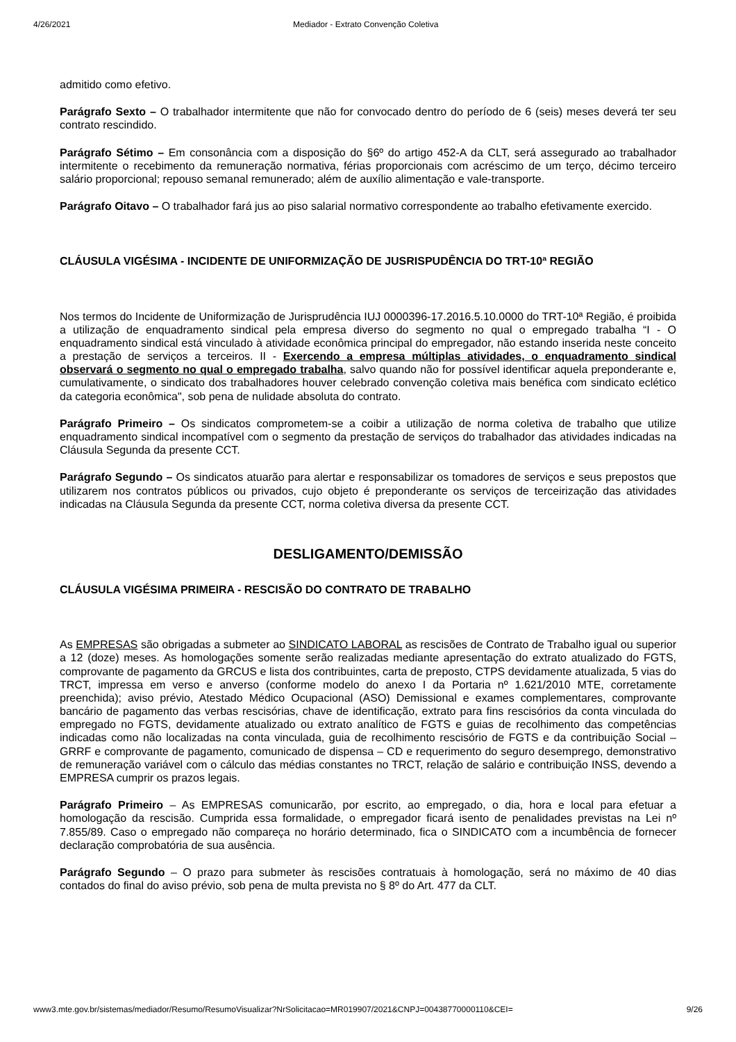4/26/2021 Mediador - Extrato Convenção Coletiva
admitido como efetivo.
Parágrafo Sexto – O trabalhador intermitente que não for convocado dentro do período de 6 (seis) meses deverá ter seu contrato rescindido.
Parágrafo Sétimo – Em consonância com a disposição do §6º do artigo 452-A da CLT, será assegurado ao trabalhador intermitente o recebimento da remuneração normativa, férias proporcionais com acréscimo de um terço, décimo terceiro salário proporcional; repouso semanal remunerado; além de auxílio alimentação e vale-transporte.
Parágrafo Oitavo – O trabalhador fará jus ao piso salarial normativo correspondente ao trabalho efetivamente exercido.
CLÁUSULA VIGÉSIMA - INCIDENTE DE UNIFORMIZAÇÃO DE JUSRISPUDÊNCIA DO TRT-10ª REGIÃO
Nos termos do Incidente de Uniformização de Jurisprudência IUJ 0000396-17.2016.5.10.0000 do TRT-10ª Região, é proibida a utilização de enquadramento sindical pela empresa diverso do segmento no qual o empregado trabalha “I - O enquadramento sindical está vinculado à atividade econômica principal do empregador, não estando inserida neste conceito a prestação de serviços a terceiros. II - Exercendo a empresa múltiplas atividades, o enquadramento sindical observará o segmento no qual o empregado trabalha, salvo quando não for possível identificar aquela preponderante e, cumulativamente, o sindicato dos trabalhadores houver celebrado convenção coletiva mais benéfica com sindicato eclético da categoria econômica", sob pena de nulidade absoluta do contrato.
Parágrafo Primeiro – Os sindicatos comprometem-se a coibir a utilização de norma coletiva de trabalho que utilize enquadramento sindical incompatível com o segmento da prestação de serviços do trabalhador das atividades indicadas na Cláusula Segunda da presente CCT.
Parágrafo Segundo – Os sindicatos atuarão para alertar e responsabilizar os tomadores de serviços e seus prepostos que utilizarem nos contratos públicos ou privados, cujo objeto é preponderante os serviços de terceirização das atividades indicadas na Cláusula Segunda da presente CCT, norma coletiva diversa da presente CCT.
DESLIGAMENTO/DEMISSÃO
CLÁUSULA VIGÉSIMA PRIMEIRA - RESCISÃO DO CONTRATO DE TRABALHO
As EMPRESAS são obrigadas a submeter ao SINDICATO LABORAL as rescisões de Contrato de Trabalho igual ou superior a 12 (doze) meses. As homologações somente serão realizadas mediante apresentação do extrato atualizado do FGTS, comprovante de pagamento da GRCUS e lista dos contribuintes, carta de preposto, CTPS devidamente atualizada, 5 vias do TRCT, impressa em verso e anverso (conforme modelo do anexo I da Portaria nº 1.621/2010 MTE, corretamente preenchida); aviso prévio, Atestado Médico Ocupacional (ASO) Demissional e exames complementares, comprovante bancário de pagamento das verbas rescisórias, chave de identificação, extrato para fins rescisórios da conta vinculada do empregado no FGTS, devidamente atualizado ou extrato analítico de FGTS e guias de recolhimento das competências indicadas como não localizadas na conta vinculada, guia de recolhimento rescisório de FGTS e da contribuição Social – GRRF e comprovante de pagamento, comunicado de dispensa – CD e requerimento do seguro desemprego, demonstrativo de remuneração variável com o cálculo das médias constantes no TRCT, relação de salário e contribuição INSS, devendo a EMPRESA cumprir os prazos legais.
Parágrafo Primeiro – As EMPRESAS comunicarão, por escrito, ao empregado, o dia, hora e local para efetuar a homologação da rescisão. Cumprida essa formalidade, o empregador ficará isento de penalidades previstas na Lei nº 7.855/89. Caso o empregado não compareça no horário determinado, fica o SINDICATO com a incumbência de fornecer declaração comprobatória de sua ausência.
Parágrafo Segundo – O prazo para submeter às rescisões contratuais à homologação, será no máximo de 40 dias contados do final do aviso prévio, sob pena de multa prevista no § 8º do Art. 477 da CLT.
www3.mte.gov.br/sistemas/mediador/Resumo/ResumoVisualizar?NrSolicitacao=MR019907/2021&CNPJ=00438770000110&CEI= 9/26